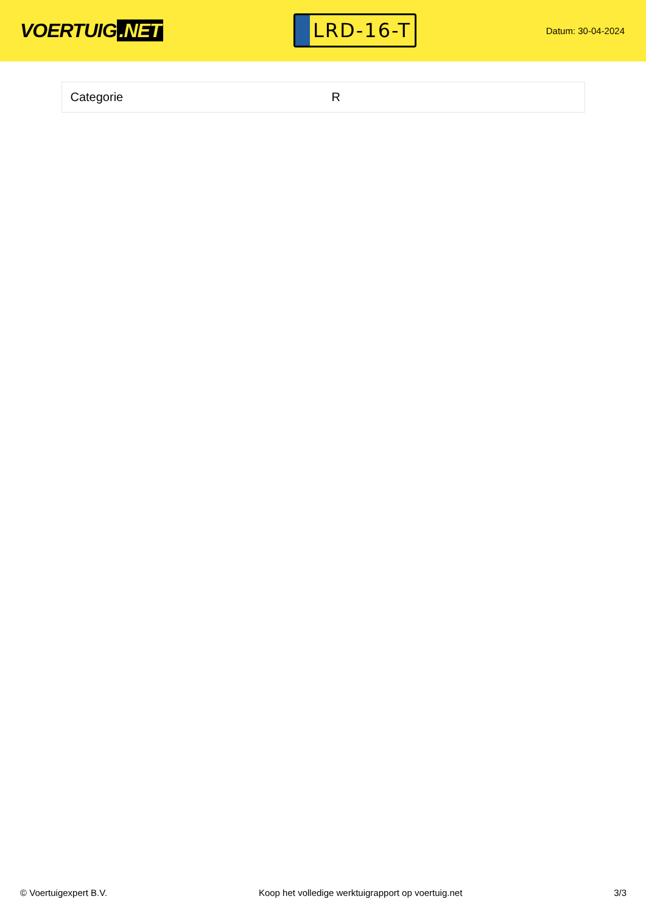VOERTUIG.NET
LRD-16-T
Datum: 30-04-2024
| Categorie | R |
© Voertuigexpert B.V. Koop het volledige werktuigrapport op voertuig.net 3/3